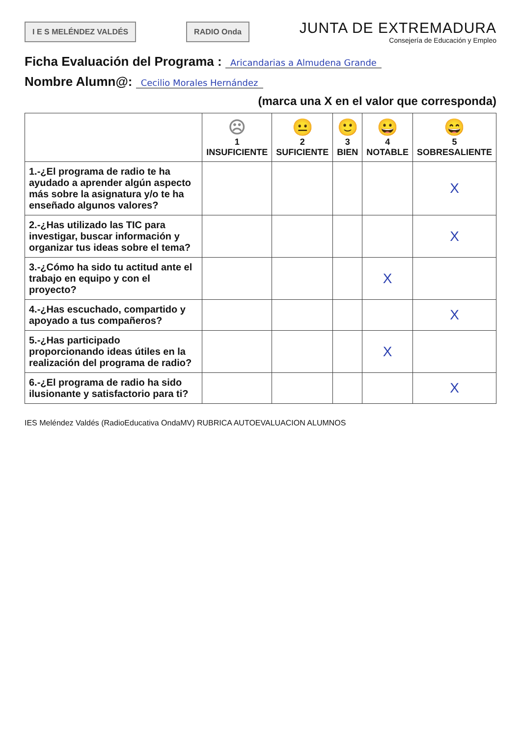I E S MELÉNDEZ VALDÉS RADIO Onda
JUNTA DE EXTREMADURA
Consejería de Educación y Empleo
Ficha Evaluación del Programa : Aricandarias a Almudena Grande
Nombre Alumn@: Cecilio Morales Hernández
(marca una X en el valor que corresponda)
| | ☹ 1 INSUFICIENTE | 😐 2 SUFICIENTE | 🙂 3 BIEN | 😀 4 NOTABLE | 😄 5 SOBRESALIENTE |
| --- | --- | --- | --- | --- | --- |
| 1.-¿El programa de radio te ha ayudado a aprender algún aspecto más sobre la asignatura y/o te ha enseñado algunos valores? | | | | | X |
| 2.-¿Has utilizado las TIC para investigar, buscar información y organizar tus ideas sobre el tema? | | | | | X |
| 3.-¿Cómo ha sido tu actitud ante el trabajo en equipo y con el proyecto? | | | | X | |
| 4.-¿Has escuchado, compartido y apoyado a tus compañeros? | | | | | X |
| 5.-¿Has participado proporcionando ideas útiles en la realización del programa de radio? | | | | X | |
| 6.-¿El programa de radio ha sido ilusionante y satisfactorio para ti? | | | | | X |
IES Meléndez Valdés (RadioEducativa OndaMV) RUBRICA AUTOEVALUACION ALUMNOS